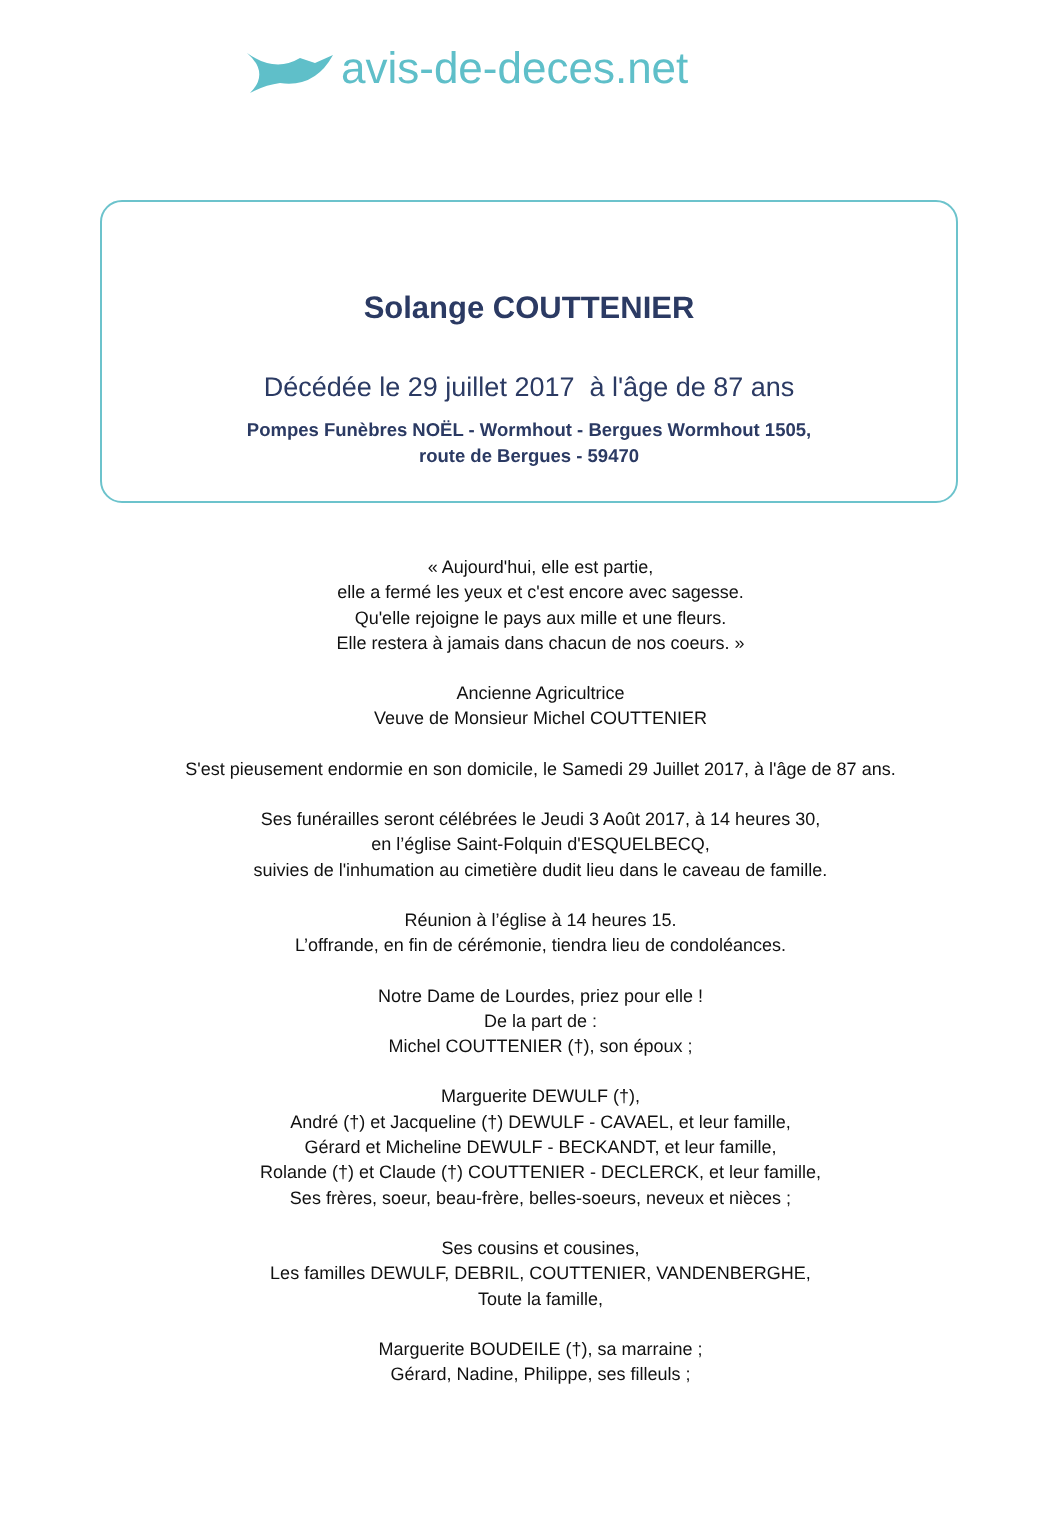avis-de-deces.net
Solange COUTTENIER
Décédée le 29 juillet 2017 à l'âge de 87 ans
Pompes Funèbres NOËL - Wormhout - Bergues Wormhout 1505,
route de Bergues - 59470
« Aujourd'hui, elle est partie,
elle a fermé les yeux et c'est encore avec sagesse.
Qu'elle rejoigne le pays aux mille et une fleurs.
Elle restera à jamais dans chacun de nos coeurs. »
Ancienne Agricultrice
Veuve de Monsieur Michel COUTTENIER
S'est pieusement endormie en son domicile, le Samedi 29 Juillet 2017, à l'âge de 87 ans.
Ses funérailles seront célébrées le Jeudi 3 Août 2017, à 14 heures 30,
en l’église Saint-Folquin d'ESQUELBECQ,
suivies de l'inhumation au cimetière dudit lieu dans le caveau de famille.
Réunion à l’église à 14 heures 15.
L’offrande, en fin de cérémonie, tiendra lieu de condoléances.
Notre Dame de Lourdes, priez pour elle !
De la part de :
Michel COUTTENIER (†), son époux ;
Marguerite DEWULF (†),
André (†) et Jacqueline (†) DEWULF - CAVAEL, et leur famille,
Gérard et Micheline DEWULF - BECKANDT, et leur famille,
Rolande (†) et Claude (†) COUTTENIER - DECLERCK, et leur famille,
Ses frères, soeur, beau-frère, belles-soeurs, neveux et nièces ;
Ses cousins et cousines,
Les familles DEWULF, DEBRIL, COUTTENIER, VANDENBERGHE,
Toute la famille,
Marguerite BOUDEILE (†), sa marraine ;
Gérard, Nadine, Philippe, ses filleuls ;